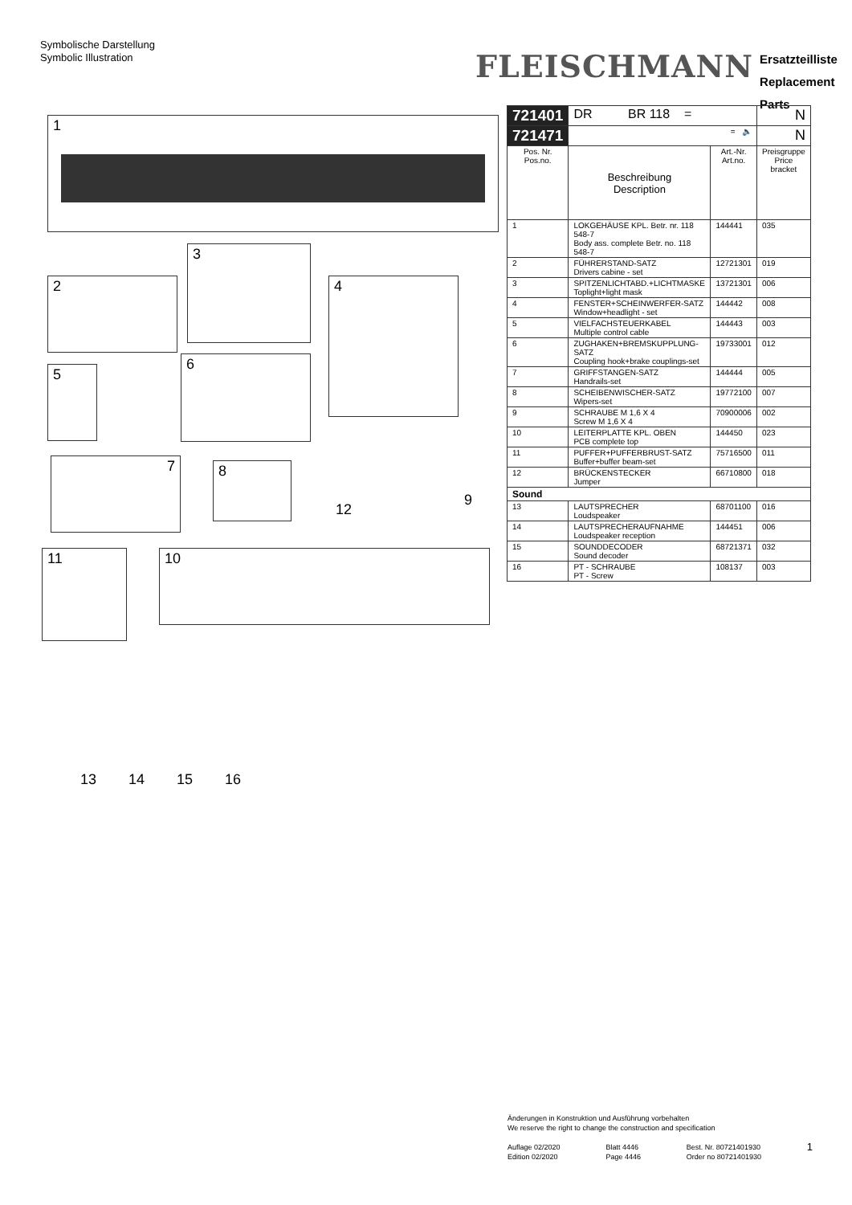Symbolische Darstellung
Symbolic Illustration
FLEISCHMANN
Ersatzteilliste
Replacement Parts
1
2
3
4
5
6
7 8
9
12
11 10
| 721401 | DR BR 118 = | | N |
| 721471 | = 🔈 | | N |
| Pos. Nr. Pos.no. | Beschreibung Description | Art.-Nr. Art.no. | Preisgruppe Price bracket |
| 1 | LOKGEHÄUSE KPL. Betr. nr. 118 548-7 Body ass. complete Betr. no. 118 548-7 | 144441 | 035 |
| 2 | FÜHRERSTAND-SATZ Drivers cabine - set | 12721301 | 019 |
| 3 | SPITZENLICHTABD.+LICHTMASKE Toplight+light mask | 13721301 | 006 |
| 4 | FENSTER+SCHEINWERFER-SATZ Window+headlight - set | 144442 | 008 |
| 5 | VIELFACHSTEUERKABEL Multiple control cable | 144443 | 003 |
| 6 | ZUGHAKEN+BREMSKUPPLUNG-SATZ Coupling hook+brake couplings-set | 19733001 | 012 |
| 7 | GRIFFSTANGEN-SATZ Handrails-set | 144444 | 005 |
| 8 | SCHEIBENWISCHER-SATZ Wipers-set | 19772100 | 007 |
| 9 | SCHRAUBE M 1,6 X 4 Screw M 1,6 X 4 | 70900006 | 002 |
| 10 | LEITERPLATTE KPL. OBEN PCB complete top | 144450 | 023 |
| 11 | PUFFER+PUFFERBRUST-SATZ Buffer+buffer beam-set | 75716500 | 011 |
| 12 | BRÜCKENSTECKER Jumper | 66710800 | 018 |
| Sound | | | |
| 13 | LAUTSPRECHER Loudspeaker | 68701100 | 016 |
| 14 | LAUTSPRECHERAUFNAHME Loudspeaker reception | 144451 | 006 |
| 15 | SOUNDDECODER Sound decoder | 68721371 | 032 |
| 16 | PT - SCHRAUBE PT - Screw | 108137 | 003 |
13 14 15 16
Änderungen in Konstruktion und Ausführung vorbehalten
We reserve the right to change the construction and specification
Auflage 02/2020
Edition 02/2020 Blatt 4446
Page 4446 Best. Nr. 80721401930
Order no 80721401930 1